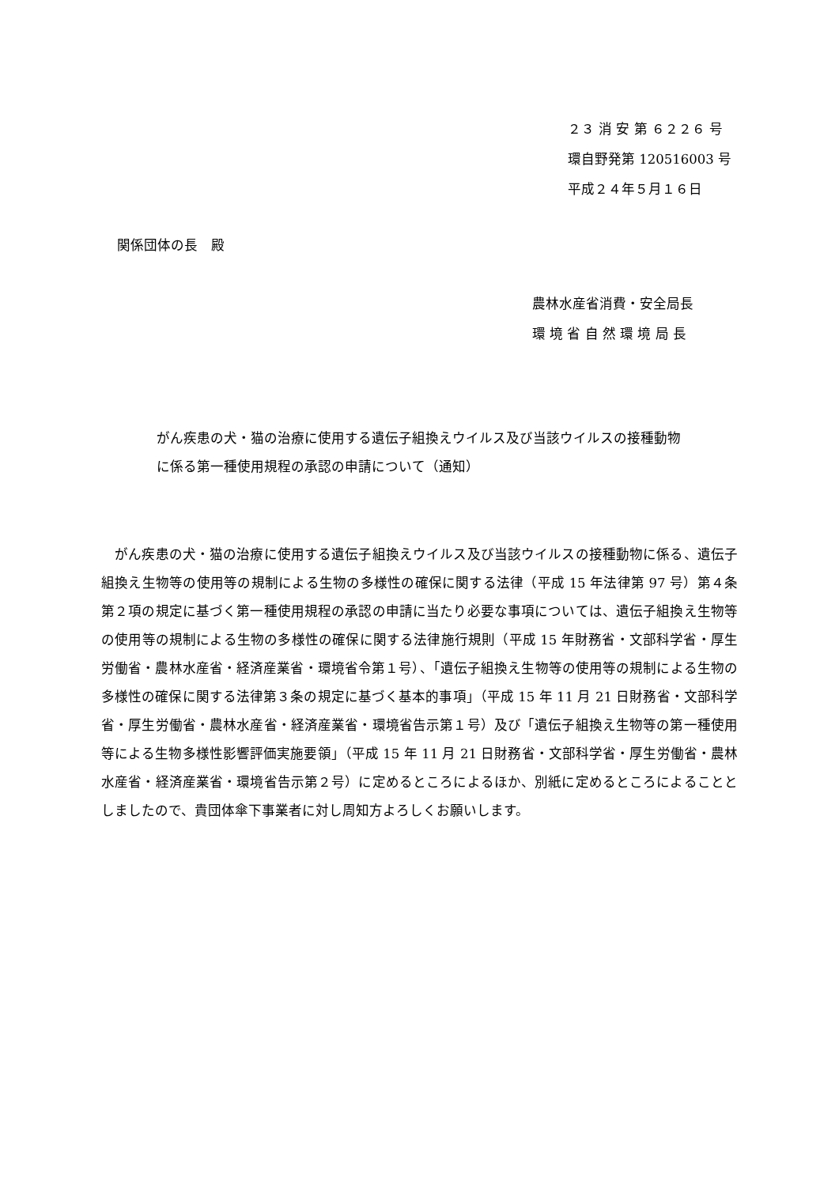２３ 消 安 第 ６２２６ 号
環自野発第 120516003 号
平成２４年５月１６日
関係団体の長　殿
農林水産省消費・安全局長
環 境 省 自 然 環 境 局 長
がん疾患の犬・猫の治療に使用する遺伝子組換えウイルス及び当該ウイルスの接種動物に係る第一種使用規程の承認の申請について（通知）
　がん疾患の犬・猫の治療に使用する遺伝子組換えウイルス及び当該ウイルスの接種動物に係る、遺伝子組換え生物等の使用等の規制による生物の多様性の確保に関する法律（平成 15 年法律第 97 号）第４条第２項の規定に基づく第一種使用規程の承認の申請に当たり必要な事項については、遺伝子組換え生物等の使用等の規制による生物の多様性の確保に関する法律施行規則（平成 15 年財務省・文部科学省・厚生労働省・農林水産省・経済産業省・環境省令第１号）、「遺伝子組換え生物等の使用等の規制による生物の多様性の確保に関する法律第３条の規定に基づく基本的事項」（平成 15 年 11 月 21 日財務省・文部科学省・厚生労働省・農林水産省・経済産業省・環境省告示第１号）及び「遺伝子組換え生物等の第一種使用等による生物多様性影響評価実施要領」（平成 15 年 11 月 21 日財務省・文部科学省・厚生労働省・農林水産省・経済産業省・環境省告示第２号）に定めるところによるほか、別紙に定めるところによることとしましたので、貴団体傘下事業者に対し周知方よろしくお願いします。